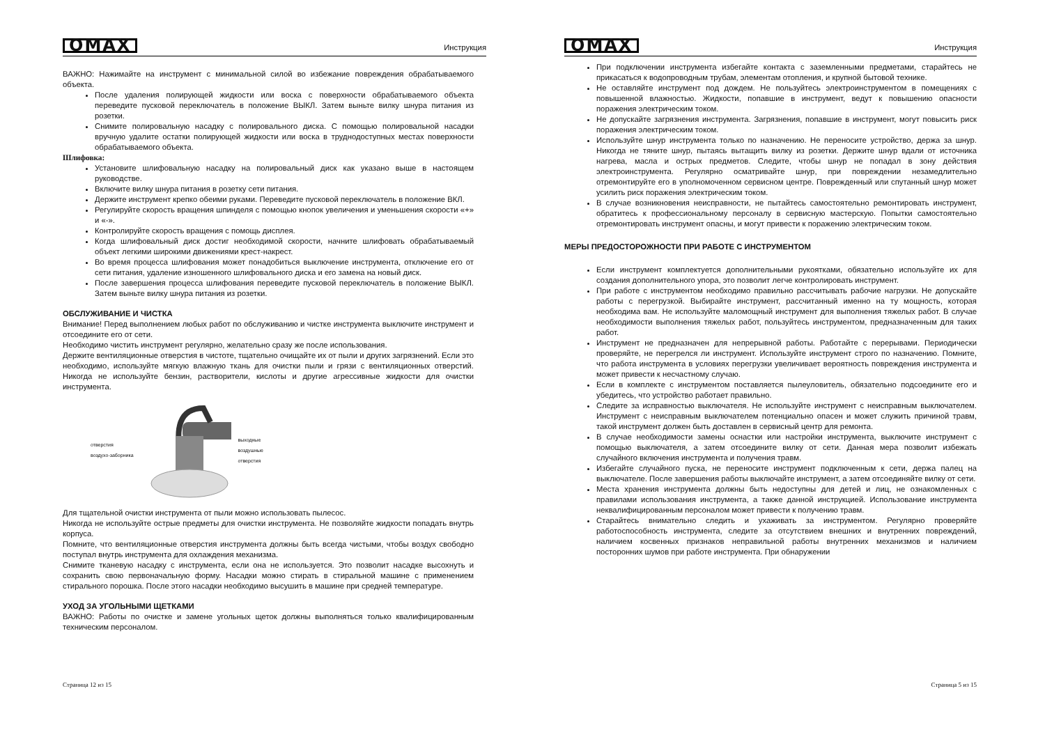OMAX Инструкция
ВАЖНО: Нажимайте на инструмент с минимальной силой во избежание повреждения обрабатываемого объекта.
После удаления полирующей жидкости или воска с поверхности обрабатываемого объекта переведите пусковой переключатель в положение ВЫКЛ. Затем выньте вилку шнура питания из розетки.
Снимите полировальную насадку с полировального диска. С помощью полировальной насадки вручную удалите остатки полирующей жидкости или воска в труднодоступных местах поверхности обрабатываемого объекта.
Шлифовка:
Установите шлифовальную насадку на полировальный диск как указано выше в настоящем руководстве.
Включите вилку шнура питания в розетку сети питания.
Держите инструмент крепко обеими руками. Переведите пусковой переключатель в положение ВКЛ.
Регулируйте скорость вращения шпинделя с помощью кнопок увеличения и уменьшения скорости «+» и «-».
Контролируйте скорость вращения с помощь дисплея.
Когда шлифовальный диск достиг необходимой скорости, начните шлифовать обрабатываемый объект легкими широкими движениями крест-накрест.
Во время процесса шлифования может понадобиться выключение инструмента, отключение его от сети питания, удаление изношенного шлифовального диска и его замена на новый диск.
После завершения процесса шлифования переведите пусковой переключатель в положение ВЫКЛ. Затем выньте вилку шнура питания из розетки.
ОБСЛУЖИВАНИЕ И ЧИСТКА
Внимание! Перед выполнением любых работ по обслуживанию и чистке инструмента выключите инструмент и отсоедините его от сети.
Необходимо чистить инструмент регулярно, желательно сразу же после использования.
Держите вентиляционные отверстия в чистоте, тщательно очищайте их от пыли и других загрязнений. Если это необходимо, используйте мягкую влажную ткань для очистки пыли и грязи с вентиляционных отверстий. Никогда не используйте бензин, растворители, кислоты и другие агрессивные жидкости для очистки инструмента.
отверстия воздухо-заборника выходные воздушные отверстия
Для тщательной очистки инструмента от пыли можно использовать пылесос.
Никогда не используйте острые предметы для очистки инструмента. Не позволяйте жидкости попадать внутрь корпуса.
Помните, что вентиляционные отверстия инструмента должны быть всегда чистыми, чтобы воздух свободно поступал внутрь инструмента для охлаждения механизма.
Снимите тканевую насадку с инструмента, если она не используется. Это позволит насадке высохнуть и сохранить свою первоначальную форму. Насадки можно стирать в стиральной машине с применением стирального порошка. После этого насадки необходимо высушить в машине при средней температуре.
УХОД ЗА УГОЛЬНЫМИ ЩЕТКАМИ
ВАЖНО: Работы по очистке и замене угольных щеток должны выполняться только квалифицированным техническим персоналом.
Страница 12 из 15
OMAX Инструкция
При подключении инструмента избегайте контакта с заземленными предметами, старайтесь не прикасаться к водопроводным трубам, элементам отопления, и крупной бытовой технике.
Не оставляйте инструмент под дождем. Не пользуйтесь электроинструментом в помещениях с повышенной влажностью. Жидкости, попавшие в инструмент, ведут к повышению опасности поражения электрическим током.
Не допускайте загрязнения инструмента. Загрязнения, попавшие в инструмент, могут повысить риск поражения электрическим током.
Используйте шнур инструмента только по назначению. Не переносите устройство, держа за шнур. Никогда не тяните шнур, пытаясь вытащить вилку из розетки. Держите шнур вдали от источника нагрева, масла и острых предметов. Следите, чтобы шнур не попадал в зону действия электроинструмента. Регулярно осматривайте шнур, при повреждении незамедлительно отремонтируйте его в уполномоченном сервисном центре. Поврежденный или спутанный шнур может усилить риск поражения электрическим током.
В случае возникновения неисправности, не пытайтесь самостоятельно ремонтировать инструмент, обратитесь к профессиональному персоналу в сервисную мастерскую. Попытки самостоятельно отремонтировать инструмент опасны, и могут привести к поражению электрическим током.
МЕРЫ ПРЕДОСТОРОЖНОСТИ ПРИ РАБОТЕ С ИНСТРУМЕНТОМ
Если инструмент комплектуется дополнительными рукоятками, обязательно используйте их для создания дополнительного упора, это позволит легче контролировать инструмент.
При работе с инструментом необходимо правильно рассчитывать рабочие нагрузки. Не допускайте работы с перегрузкой. Выбирайте инструмент, рассчитанный именно на ту мощность, которая необходима вам. Не используйте маломощный инструмент для выполнения тяжелых работ. В случае необходимости выполнения тяжелых работ, пользуйтесь инструментом, предназначенным для таких работ.
Инструмент не предназначен для непрерывной работы. Работайте с перерывами. Периодически проверяйте, не перегрелся ли инструмент. Используйте инструмент строго по назначению. Помните, что работа инструмента в условиях перегрузки увеличивает вероятность повреждения инструмента и может привести к несчастному случаю.
Если в комплекте с инструментом поставляется пылеуловитель, обязательно подсоедините его и убедитесь, что устройство работает правильно.
Следите за исправностью выключателя. Не используйте инструмент с неисправным выключателем. Инструмент с неисправным выключателем потенциально опасен и может служить причиной травм, такой инструмент должен быть доставлен в сервисный центр для ремонта.
В случае необходимости замены оснастки или настройки инструмента, выключите инструмент с помощью выключателя, а затем отсоедините вилку от сети. Данная мера позволит избежать случайного включения инструмента и получения травм.
Избегайте случайного пуска, не переносите инструмент подключенным к сети, держа палец на выключателе. После завершения работы выключайте инструмент, а затем отсоединяйте вилку от сети.
Места хранения инструмента должны быть недоступны для детей и лиц, не ознакомленных с правилами использования инструмента, а также данной инструкцией. Использование инструмента неквалифицированным персоналом может привести к получению травм.
Старайтесь внимательно следить и ухаживать за инструментом. Регулярно проверяйте работоспособность инструмента, следите за отсутствием внешних и внутренних повреждений, наличием косвенных признаков неправильной работы внутренних механизмов и наличием посторонних шумов при работе инструмента. При обнаружении
Страница 5 из 15